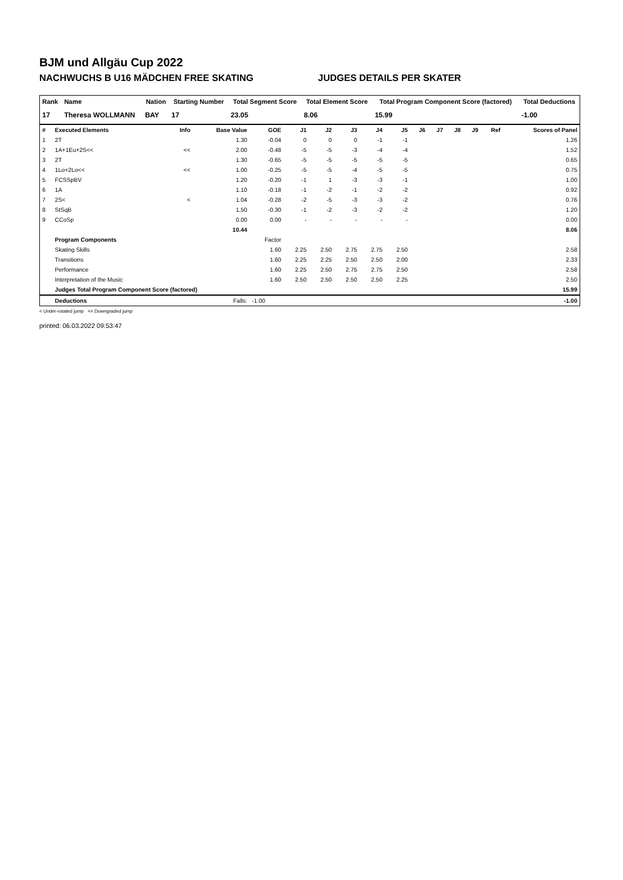BJM und Allgäu Cup 2022
NACHWUCHS B U16 MÄDCHEN FREE SKATING JUDGES DETAILS PER SKATER
| Rank | Name | Nation | Starting Number | Total Segment Score | Total Element Score | Total Program Component Score (factored) | Total Deductions |
| --- | --- | --- | --- | --- | --- | --- | --- |
| 17 | Theresa WOLLMANN | BAY | 17 | 23.05 | 8.06 | 15.99 | -1.00 |
| # | Executed Elements | Info | Base Value | GOE | J1 | J2 | J3 | J4 | J5 | J6 | J7 | J8 | J9 | Ref | Scores of Panel |
| --- | --- | --- | --- | --- | --- | --- | --- | --- | --- | --- | --- | --- | --- | --- | --- |
| 1 | 2T | | 1.30 | -0.04 | 0 | 0 | 0 | -1 | -1 | | | | | | 1.26 |
| 2 | 1A+1Eu+2S<< | << | 2.00 | -0.48 | -5 | -5 | -3 | -4 | -4 | | | | | | 1.52 |
| 3 | 2T | | 1.30 | -0.65 | -5 | -5 | -5 | -5 | -5 | | | | | | 0.65 |
| 4 | 1Lo+2Lo<< | << | 1.00 | -0.25 | -5 | -5 | -4 | -5 | -5 | | | | | | 0.75 |
| 5 | FCSSpBV | | 1.20 | -0.20 | -1 | 1 | -3 | -3 | -1 | | | | | | 1.00 |
| 6 | 1A | | 1.10 | -0.18 | -1 | -2 | -1 | -2 | -2 | | | | | | 0.92 |
| 7 | 2S< | < | 1.04 | -0.28 | -2 | -5 | -3 | -3 | -2 | | | | | | 0.76 |
| 8 | StSqB | | 1.50 | -0.30 | -1 | -2 | -3 | -2 | -2 | | | | | | 1.20 |
| 9 | CCoSp | | 0.00 | 0.00 | - | - | - | - | - | | | | | | 0.00 |
| | | | 10.44 | | | | | | | | | | | | 8.06 |
| | Program Components | | | Factor | | | | | | | | | | | |
| | Skating Skills | | | 1.60 | 2.25 | 2.50 | 2.75 | 2.75 | 2.50 | | | | | | 2.58 |
| | Transitions | | | 1.60 | 2.25 | 2.25 | 2.50 | 2.50 | 2.00 | | | | | | 2.33 |
| | Performance | | | 1.60 | 2.25 | 2.50 | 2.75 | 2.75 | 2.50 | | | | | | 2.58 |
| | Interpretation of the Music | | | 1.60 | 2.50 | 2.50 | 2.50 | 2.50 | 2.25 | | | | | | 2.50 |
| | Judges Total Program Component Score (factored) | | | | | | | | | | | | | | 15.99 |
| | Deductions | | Falls: | -1.00 | | | | | | | | | | | -1.00 |
< Under-rotated jump << Downgraded jump
printed: 06.03.2022 09:53:47